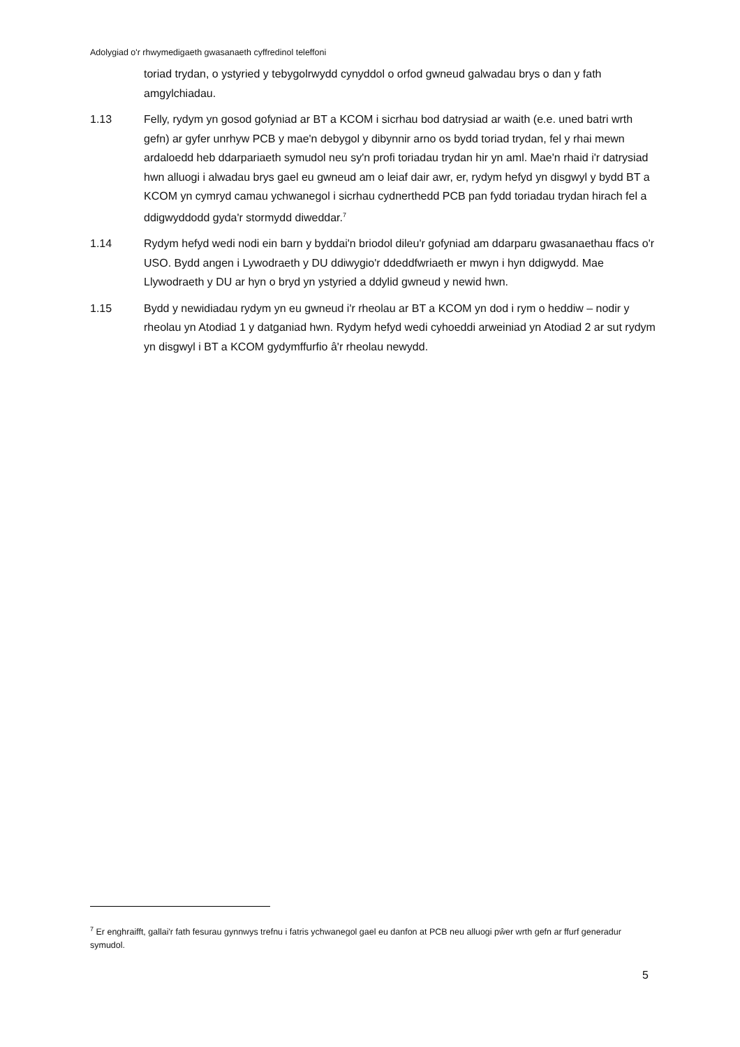Adolygiad o'r rhwymedigaeth gwasanaeth cyffredinol teleffoni
toriad trydan, o ystyried y tebygolrwydd cynyddol o orfod gwneud galwadau brys o dan y fath amgylchiadau.
1.13 Felly, rydym yn gosod gofyniad ar BT a KCOM i sicrhau bod datrysiad ar waith (e.e. uned batri wrth gefn) ar gyfer unrhyw PCB y mae'n debygol y dibynnir arno os bydd toriad trydan, fel y rhai mewn ardaloedd heb ddarpariaeth symudol neu sy'n profi toriadau trydan hir yn aml. Mae'n rhaid i'r datrysiad hwn alluogi i alwadau brys gael eu gwneud am o leiaf dair awr, er, rydym hefyd yn disgwyl y bydd BT a KCOM yn cymryd camau ychwanegol i sicrhau cydnerthedd PCB pan fydd toriadau trydan hirach fel a ddigwyddodd gyda'r stormydd diweddar.<sup>7</sup>
1.14 Rydym hefyd wedi nodi ein barn y byddai'n briodol dileu'r gofyniad am ddarparu gwasanaethau ffacs o'r USO. Bydd angen i Lywodraeth y DU ddiwygio'r ddeddfwriaeth er mwyn i hyn ddigwydd. Mae Llywodraeth y DU ar hyn o bryd yn ystyried a ddylid gwneud y newid hwn.
1.15 Bydd y newidiadau rydym yn eu gwneud i'r rheolau ar BT a KCOM yn dod i rym o heddiw – nodir y rheolau yn Atodiad 1 y datganiad hwn. Rydym hefyd wedi cyhoeddi arweiniad yn Atodiad 2 ar sut rydym yn disgwyl i BT a KCOM gydymffurfio â'r rheolau newydd.
<sup>7</sup> Er enghraifft, gallai'r fath fesurau gynnwys trefnu i fatris ychwanegol gael eu danfon at PCB neu alluogi pŵer wrth gefn ar ffurf generadur symudol.
5